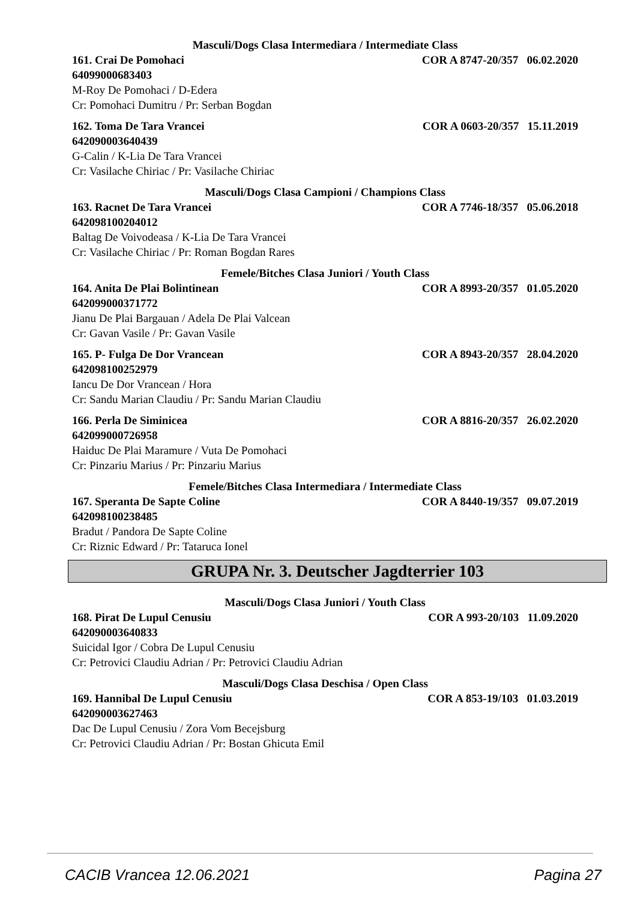Masculi/Dogs Clasa Intermediara / Intermediate Class
161. Crai De Pomohaci COR A 8747-20/357 06.02.2020
64099000683403
M-Roy De Pomohaci / D-Edera
Cr: Pomohaci Dumitru / Pr: Serban Bogdan
162. Toma De Tara Vrancei COR A 0603-20/357 15.11.2019
642090003640439
G-Calin / K-Lia De Tara Vrancei
Cr: Vasilache Chiriac / Pr: Vasilache Chiriac
Masculi/Dogs Clasa Campioni / Champions Class
163. Racnet De Tara Vrancei COR A 7746-18/357 05.06.2018
642098100204012
Baltag De Voivodeasa / K-Lia De Tara Vrancei
Cr: Vasilache Chiriac / Pr: Roman Bogdan Rares
Femele/Bitches Clasa Juniori / Youth Class
164. Anita De Plai Bolintinean COR A 8993-20/357 01.05.2020
642099000371772
Jianu De Plai Bargauan / Adela De Plai Valcean
Cr: Gavan Vasile / Pr: Gavan Vasile
165. P- Fulga De Dor Vrancean COR A 8943-20/357 28.04.2020
642098100252979
Iancu De Dor Vrancean / Hora
Cr: Sandu Marian Claudiu / Pr: Sandu Marian Claudiu
166. Perla De Siminicea COR A 8816-20/357 26.02.2020
642099000726958
Haiduc De Plai Maramure / Vuta De Pomohaci
Cr: Pinzariu Marius / Pr: Pinzariu Marius
Femele/Bitches Clasa Intermediara / Intermediate Class
167. Speranta De Sapte Coline COR A 8440-19/357 09.07.2019
642098100238485
Bradut / Pandora De Sapte Coline
Cr: Riznic Edward / Pr: Tataruca Ionel
GRUPA Nr. 3. Deutscher Jagdterrier 103
Masculi/Dogs Clasa Juniori / Youth Class
168. Pirat De Lupul Cenusiu COR A 993-20/103 11.09.2020
642090003640833
Suicidal Igor / Cobra De Lupul Cenusiu
Cr: Petrovici Claudiu Adrian / Pr: Petrovici Claudiu Adrian
Masculi/Dogs Clasa Deschisa / Open Class
169. Hannibal De Lupul Cenusiu COR A 853-19/103 01.03.2019
642090003627463
Dac De Lupul Cenusiu / Zora Vom Becejsburg
Cr: Petrovici Claudiu Adrian / Pr: Bostan Ghicuta Emil
CACIB Vrancea 12.06.2021 Pagina 27